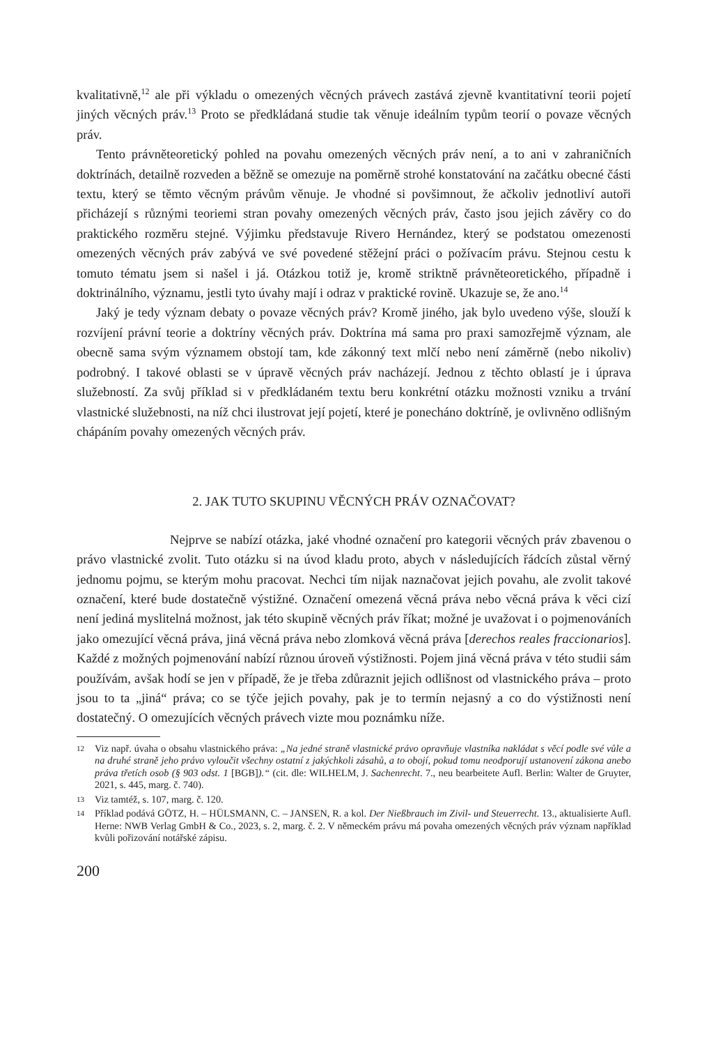kvalitativně,<sup>12</sup> ale při výkladu o omezených věcných právech zastává zjevně kvantitativní teorii pojetí jiných věcných práv.<sup>13</sup> Proto se předkládaná studie tak věnuje ideálním typům teorií o povaze věcných práv.
Tento právněteoretický pohled na povahu omezených věcných práv není, a to ani v zahraničních doktrínách, detailně rozveden a běžně se omezuje na poměrně strohé konstatování na začátku obecné části textu, který se těmto věcným právům věnuje. Je vhodné si povšimnout, že ačkoliv jednotliví autoři přicházejí s různými teoriemi stran povahy omezených věcných práv, často jsou jejich závěry co do praktického rozměru stejné. Výjimku představuje Rivero Hernández, který se podstatou omezenosti omezených věcných práv zabývá ve své povedené stěžejní práci o požívacím právu. Stejnou cestu k tomuto tématu jsem si našel i já. Otázkou totiž je, kromě striktně právněteoretického, případně i doktrinálního, významu, jestli tyto úvahy mají i odraz v praktické rovině. Ukazuje se, že ano.<sup>14</sup>
Jaký je tedy význam debaty o povaze věcných práv? Kromě jiného, jak bylo uvedeno výše, slouží k rozvíjení právní teorie a doktríny věcných práv. Doktrína má sama pro praxi samozřejmě význam, ale obecně sama svým významem obstojí tam, kde zákonný text mlčí nebo není záměrně (nebo nikoliv) podrobný. I takové oblasti se v úpravě věcných práv nacházejí. Jednou z těchto oblastí je i úprava služebností. Za svůj příklad si v předkládaném textu beru konkrétní otázku možnosti vzniku a trvání vlastnické služebnosti, na níž chci ilustrovat její pojetí, které je ponecháno doktríně, je ovlivněno odlišným chápáním povahy omezených věcných práv.
2. JAK TUTO SKUPINU VĚCNÝCH PRÁV OZNAČOVAT?
Nejprve se nabízí otázka, jaké vhodné označení pro kategorii věcných práv zbavenou o právo vlastnické zvolit. Tuto otázku si na úvod kladu proto, abych v následujících řádcích zůstal věrný jednomu pojmu, se kterým mohu pracovat. Nechci tím nijak naznačovat jejich povahu, ale zvolit takové označení, které bude dostatečně výstižné. Označení omezená věcná práva nebo věcná práva k věci cizí není jediná myslitelná možnost, jak této skupině věcných práv říkat; možné je uvažovat i o pojmenováních jako omezující věcná práva, jiná věcná práva nebo zlomková věcná práva [derechos reales fraccionarios]. Každé z možných pojmenování nabízí různou úroveň výstižnosti. Pojem jiná věcná práva v této studii sám používám, avšak hodí se jen v případě, že je třeba zdůraznit jejich odlišnost od vlastnického práva – proto jsou to ta „jiná“ práva; co se týče jejich povahy, pak je to termín nejasný a co do výstižnosti není dostatečný. O omezujících věcných právech vizte mou poznámku níže.
12 Viz např. úvaha o obsahu vlastnického práva: „Na jedné straně vlastnické právo opravňuje vlastníka nakládat s věcí podle své vůle a na druhé straně jeho právo vyloučit všechny ostatní z jakýchkoli zásahů, a to obojí, pokud tomu neodporují ustanovení zákona anebo práva třetích osob (§ 903 odst. 1 [BGB]).“ (cit. dle: WILHELM, J. Sachenrecht. 7., neu bearbeitete Aufl. Berlin: Walter de Gruyter, 2021, s. 445, marg. č. 740).
13 Viz tamtéž, s. 107, marg. č. 120.
14 Příklad podává GÖTZ, H. – HÜLSMANN, C. – JANSEN, R. a kol. Der Nießbrauch im Zivil- und Steuerrecht. 13., aktualisierte Aufl. Herne: NWB Verlag GmbH & Co., 2023, s. 2, marg. č. 2. V německém právu má povaha omezených věcných práv význam například kvůli pořizování notářské zápisu.
200